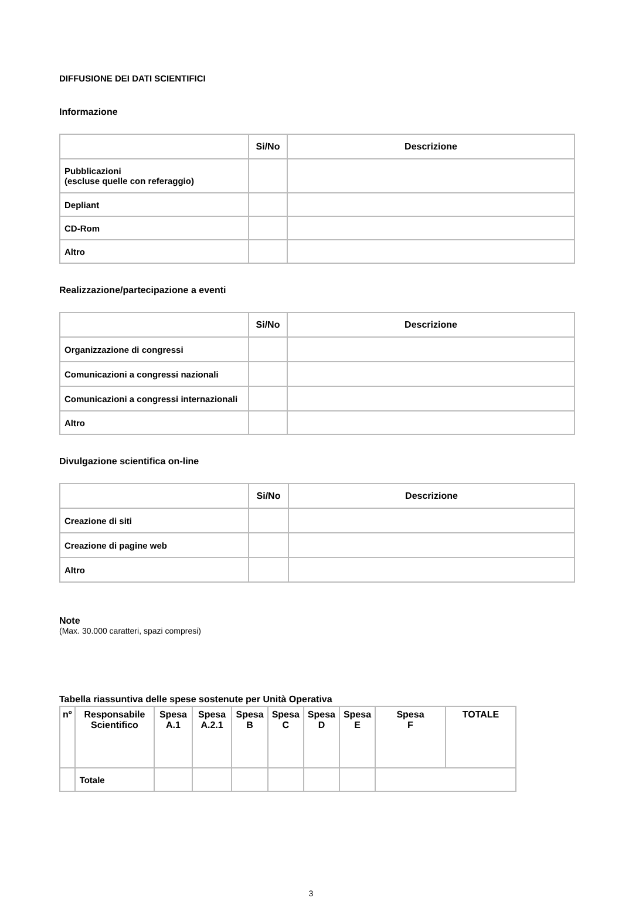DIFFUSIONE DEI DATI SCIENTIFICI
Informazione
| | Si/No | Descrizione |
| --- | --- | --- |
| Pubblicazioni (escluse quelle con referaggio) | | |
| Depliant | | |
| CD-Rom | | |
| Altro | | |
Realizzazione/partecipazione a eventi
| | Si/No | Descrizione |
| --- | --- | --- |
| Organizzazione di congressi | | |
| Comunicazioni a congressi nazionali | | |
| Comunicazioni a congressi internazionali | | |
| Altro | | |
Divulgazione scientifica on-line
| | Si/No | Descrizione |
| --- | --- | --- |
| Creazione di siti | | |
| Creazione di pagine web | | |
| Altro | | |
Note
(Max. 30.000 caratteri, spazi compresi)
Tabella riassuntiva delle spese sostenute per Unità Operativa
| nº | Responsabile Scientifico | Spesa A.1 | Spesa A.2.1 | Spesa B | Spesa C | Spesa D | Spesa E | Spesa F | TOTALE |
| --- | --- | --- | --- | --- | --- | --- | --- | --- | --- |
| | Totale | | | | | | | | |
3